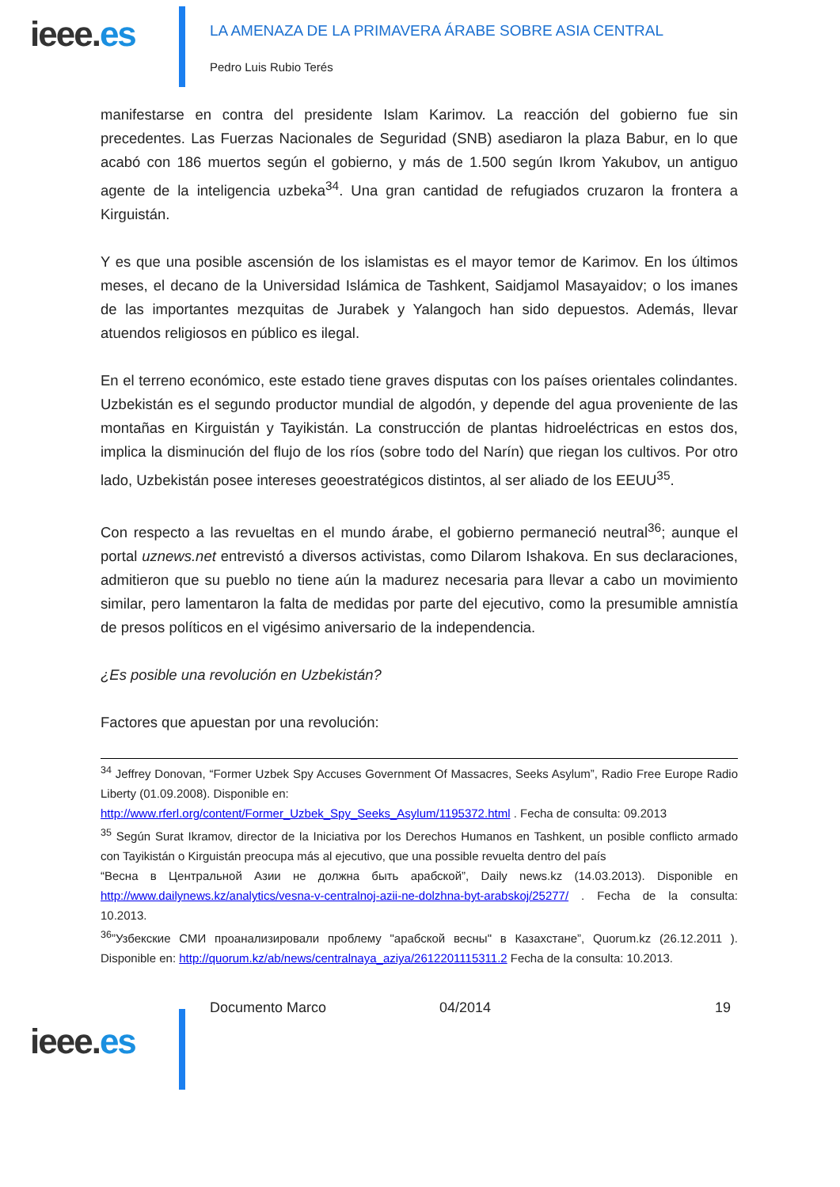ieee.es
LA AMENAZA DE LA PRIMAVERA ÁRABE SOBRE ASIA CENTRAL
Pedro Luis Rubio Terés
manifestarse en contra del presidente Islam Karimov. La reacción del gobierno fue sin precedentes. Las Fuerzas Nacionales de Seguridad (SNB) asediaron la plaza Babur, en lo que acabó con 186 muertos según el gobierno, y más de 1.500 según Ikrom Yakubov, un antiguo agente de la inteligencia uzbeka<sup>34</sup>. Una gran cantidad de refugiados cruzaron la frontera a Kirguistán.
Y es que una posible ascensión de los islamistas es el mayor temor de Karimov. En los últimos meses, el decano de la Universidad Islámica de Tashkent, Saidjamol Masayaidov; o los imanes de las importantes mezquitas de Jurabek y Yalangoch han sido depuestos. Además, llevar atuendos religiosos en público es ilegal.
En el terreno económico, este estado tiene graves disputas con los países orientales colindantes. Uzbekistán es el segundo productor mundial de algodón, y depende del agua proveniente de las montañas en Kirguistán y Tayikistán. La construcción de plantas hidroeléctricas en estos dos, implica la disminución del flujo de los ríos (sobre todo del Narín) que riegan los cultivos. Por otro lado, Uzbekistán posee intereses geoestratégicos distintos, al ser aliado de los EEUU<sup>35</sup>.
Con respecto a las revueltas en el mundo árabe, el gobierno permaneció neutral<sup>36</sup>; aunque el portal uznews.net entrevistó a diversos activistas, como Dilarom Ishakova. En sus declaraciones, admitieron que su pueblo no tiene aún la madurez necesaria para llevar a cabo un movimiento similar, pero lamentaron la falta de medidas por parte del ejecutivo, como la presumible amnistía de presos políticos en el vigésimo aniversario de la independencia.
¿Es posible una revolución en Uzbekistán?
Factores que apuestan por una revolución:
<sup>34</sup> Jeffrey Donovan, “Former Uzbek Spy Accuses Government Of Massacres, Seeks Asylum”, Radio Free Europe Radio Liberty (01.09.2008). Disponible en:
http://www.rferl.org/content/Former_Uzbek_Spy_Seeks_Asylum/1195372.html . Fecha de consulta: 09.2013
<sup>35</sup> Según Surat Ikramov, director de la Iniciativa por los Derechos Humanos en Tashkent, un posible conflicto armado con Tayikistán o Kirguistán preocupa más al ejecutivo, que una possible revuelta dentro del país
“Весна в Центральной Азии не должна быть арабской”, Daily news.kz (14.03.2013). Disponible en http://www.dailynews.kz/analytics/vesna-v-centralnoj-azii-ne-dolzhna-byt-arabskoj/25277/ . Fecha de la consulta: 10.2013.
<sup>36</sup>”Узбекские СМИ проанализировали проблему "арабской весны" в Казахстане”, Quorum.kz (26.12.2011 ). Disponible en: http://quorum.kz/ab/news/centralnaya_aziya/2612201115311.2 Fecha de la consulta: 10.2013.
ieee.es
Documento Marco 04/2014 19